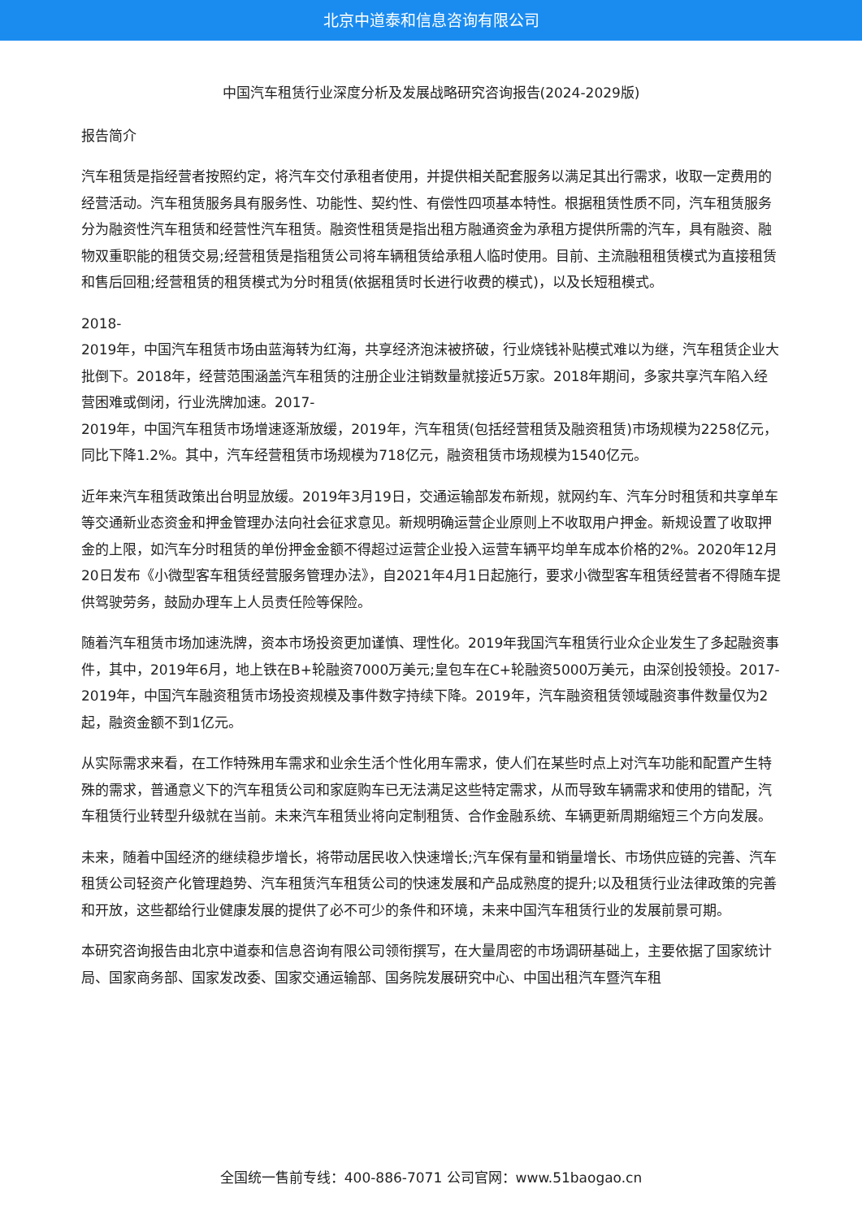北京中道泰和信息咨询有限公司
中国汽车租赁行业深度分析及发展战略研究咨询报告(2024-2029版)
报告简介
汽车租赁是指经营者按照约定，将汽车交付承租者使用，并提供相关配套服务以满足其出行需求，收取一定费用的经营活动。汽车租赁服务具有服务性、功能性、契约性、有偿性四项基本特性。根据租赁性质不同，汽车租赁服务分为融资性汽车租赁和经营性汽车租赁。融资性租赁是指出租方融通资金为承租方提供所需的汽车，具有融资、融物双重职能的租赁交易;经营租赁是指租赁公司将车辆租赁给承租人临时使用。目前、主流融租租赁模式为直接租赁和售后回租;经营租赁的租赁模式为分时租赁(依据租赁时长进行收费的模式)，以及长短租模式。
2018-
2019年，中国汽车租赁市场由蓝海转为红海，共享经济泡沫被挤破，行业烧钱补贴模式难以为继，汽车租赁企业大批倒下。2018年，经营范围涵盖汽车租赁的注册企业注销数量就接近5万家。2018年期间，多家共享汽车陷入经营困难或倒闭，行业洗牌加速。2017-
2019年，中国汽车租赁市场增速逐渐放缓，2019年，汽车租赁(包括经营租赁及融资租赁)市场规模为2258亿元，同比下降1.2%。其中，汽车经营租赁市场规模为718亿元，融资租赁市场规模为1540亿元。
近年来汽车租赁政策出台明显放缓。2019年3月19日，交通运输部发布新规，就网约车、汽车分时租赁和共享单车等交通新业态资金和押金管理办法向社会征求意见。新规明确运营企业原则上不收取用户押金。新规设置了收取押金的上限，如汽车分时租赁的单份押金金额不得超过运营企业投入运营车辆平均单车成本价格的2%。2020年12月20日发布《小微型客车租赁经营服务管理办法》，自2021年4月1日起施行，要求小微型客车租赁经营者不得随车提供驾驶劳务，鼓励办理车上人员责任险等保险。
随着汽车租赁市场加速洗牌，资本市场投资更加谨慎、理性化。2019年我国汽车租赁行业众企业发生了多起融资事件，其中，2019年6月，地上铁在B+轮融资7000万美元;皇包车在C+轮融资5000万美元，由深创投领投。2017-
2019年，中国汽车融资租赁市场投资规模及事件数字持续下降。2019年，汽车融资租赁领域融资事件数量仅为2起，融资金额不到1亿元。
从实际需求来看，在工作特殊用车需求和业余生活个性化用车需求，使人们在某些时点上对汽车功能和配置产生特殊的需求，普通意义下的汽车租赁公司和家庭购车已无法满足这些特定需求，从而导致车辆需求和使用的错配，汽车租赁行业转型升级就在当前。未来汽车租赁业将向定制租赁、合作金融系统、车辆更新周期缩短三个方向发展。
未来，随着中国经济的继续稳步增长，将带动居民收入快速增长;汽车保有量和销量增长、市场供应链的完善、汽车租赁公司轻资产化管理趋势、汽车租赁汽车租赁公司的快速发展和产品成熟度的提升;以及租赁行业法律政策的完善和开放，这些都给行业健康发展的提供了必不可少的条件和环境，未来中国汽车租赁行业的发展前景可期。
本研究咨询报告由北京中道泰和信息咨询有限公司领衔撰写，在大量周密的市场调研基础上，主要依据了国家统计局、国家商务部、国家发改委、国家交通运输部、国务院发展研究中心、中国出租汽车暨汽车租
全国统一售前专线：400-886-7071 公司官网：www.51baogao.cn